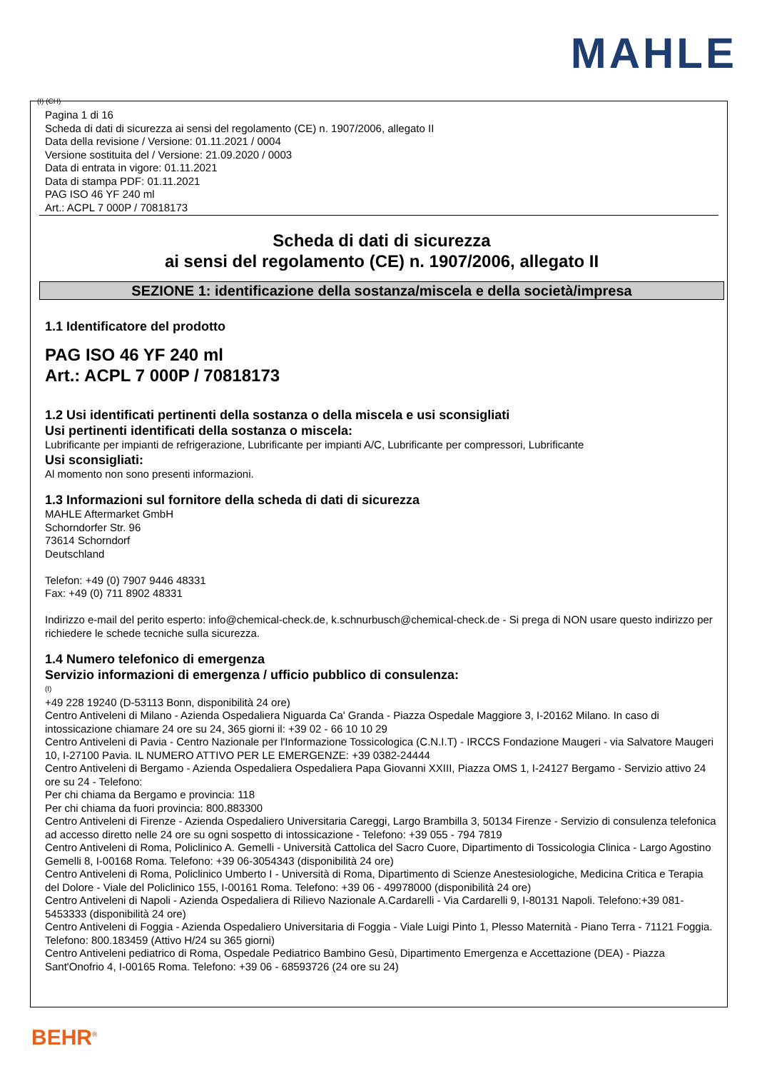MAHLE
(I) (CH)
Pagina 1 di 16
Scheda di dati di sicurezza ai sensi del regolamento (CE) n. 1907/2006, allegato II
Data della revisione / Versione: 01.11.2021 / 0004
Versione sostituita del / Versione: 21.09.2020 / 0003
Data di entrata in vigore: 01.11.2021
Data di stampa PDF: 01.11.2021
PAG ISO 46 YF 240 ml
Art.: ACPL 7 000P / 70818173
Scheda di dati di sicurezza
ai sensi del regolamento (CE) n. 1907/2006, allegato II
SEZIONE 1: identificazione della sostanza/miscela e della società/impresa
1.1 Identificatore del prodotto
PAG ISO 46 YF 240 ml
Art.: ACPL 7 000P / 70818173
1.2 Usi identificati pertinenti della sostanza o della miscela e usi sconsigliati
Usi pertinenti identificati della sostanza o miscela:
Lubrificante per impianti de refrigerazione, Lubrificante per impianti A/C, Lubrificante per compressori, Lubrificante
Usi sconsigliati:
Al momento non sono presenti informazioni.
1.3 Informazioni sul fornitore della scheda di dati di sicurezza
MAHLE Aftermarket GmbH
Schorndorfer Str. 96
73614 Schorndorf
Deutschland
Telefon: +49 (0) 7907 9446 48331
Fax: +49 (0) 711 8902 48331
Indirizzo e-mail del perito esperto: info@chemical-check.de, k.schnurbusch@chemical-check.de - Si prega di NON usare questo indirizzo per richiedere le schede tecniche sulla sicurezza.
1.4 Numero telefonico di emergenza
Servizio informazioni di emergenza / ufficio pubblico di consulenza:
(I)
+49 228 19240 (D-53113 Bonn, disponibilità 24 ore)
Centro Antiveleni di Milano - Azienda Ospedaliera Niguarda Ca' Granda - Piazza Ospedale Maggiore 3, I-20162 Milano. In caso di intossicazione chiamare 24 ore su 24, 365 giorni il: +39 02 - 66 10 10 29
Centro Antiveleni di Pavia - Centro Nazionale per l'Informazione Tossicologica (C.N.I.T) - IRCCS Fondazione Maugeri - via Salvatore Maugeri 10, I-27100 Pavia. IL NUMERO ATTIVO PER LE EMERGENZE: +39 0382-24444
Centro Antiveleni di Bergamo - Azienda Ospedaliera Ospedaliera Papa Giovanni XXIII, Piazza OMS 1, I-24127 Bergamo - Servizio attivo 24 ore su 24 - Telefono:
Per chi chiama da Bergamo e provincia: 118
Per chi chiama da fuori provincia: 800.883300
Centro Antiveleni di Firenze - Azienda Ospedaliero Universitaria Careggi, Largo Brambilla 3, 50134 Firenze - Servizio di consulenza telefonica ad accesso diretto nelle 24 ore su ogni sospetto di intossicazione - Telefono: +39 055 - 794 7819
Centro Antiveleni di Roma, Policlinico A. Gemelli - Università Cattolica del Sacro Cuore, Dipartimento di Tossicologia Clinica - Largo Agostino Gemelli 8, I-00168 Roma. Telefono: +39 06-3054343 (disponibilità 24 ore)
Centro Antiveleni di Roma, Policlinico Umberto I - Università di Roma, Dipartimento di Scienze Anestesiologiche, Medicina Critica e Terapia del Dolore - Viale del Policlinico 155, I-00161 Roma. Telefono: +39 06 - 49978000 (disponibilità 24 ore)
Centro Antiveleni di Napoli - Azienda Ospedaliera di Rilievo Nazionale A.Cardarelli - Via Cardarelli 9, I-80131 Napoli. Telefono:+39 081-5453333 (disponibilità 24 ore)
Centro Antiveleni di Foggia - Azienda Ospedaliero Universitaria di Foggia - Viale Luigi Pinto 1, Plesso Maternità - Piano Terra - 71121 Foggia. Telefono: 800.183459 (Attivo H/24 su 365 giorni)
Centro Antiveleni pediatrico di Roma, Ospedale Pediatrico Bambino Gesù, Dipartimento Emergenza e Accettazione (DEA) - Piazza Sant'Onofrio 4, I-00165 Roma. Telefono: +39 06 - 68593726 (24 ore su 24)
BEHR<sup>®</sup>